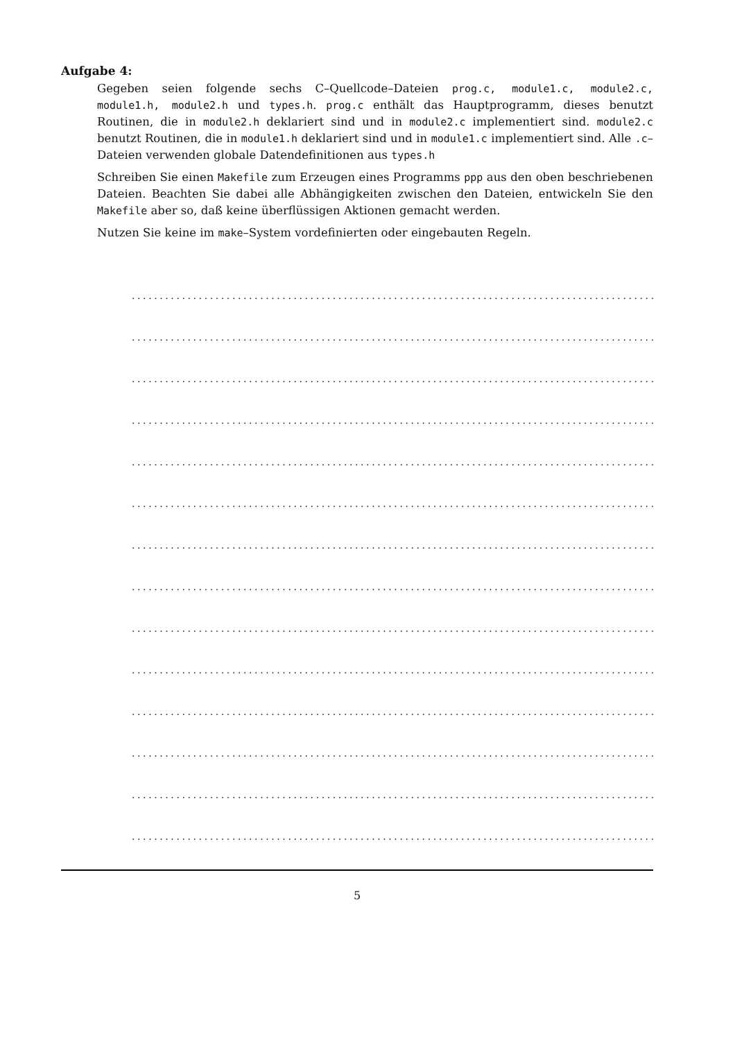Aufgabe 4:
Gegeben seien folgende sechs C–Quellcode–Dateien prog.c, module1.c, module2.c, module1.h, module2.h und types.h. prog.c enthält das Hauptprogramm, dieses benutzt Routinen, die in module2.h deklariert sind und in module2.c implementiert sind. module2.c benutzt Routinen, die in module1.h deklariert sind und in module1.c implementiert sind. Alle .c–Dateien verwenden globale Datendefinitionen aus types.h
Schreiben Sie einen Makefile zum Erzeugen eines Programms ppp aus den oben beschriebenen Dateien. Beachten Sie dabei alle Abhängigkeiten zwischen den Dateien, entwickeln Sie den Makefile aber so, daß keine überflüssigen Aktionen gemacht werden.
Nutzen Sie keine im make–System vordefinierten oder eingebauten Regeln.
......................................................................................................................
......................................................................................................................
......................................................................................................................
......................................................................................................................
......................................................................................................................
......................................................................................................................
......................................................................................................................
......................................................................................................................
......................................................................................................................
......................................................................................................................
......................................................................................................................
......................................................................................................................
......................................................................................................................
......................................................................................................................
5